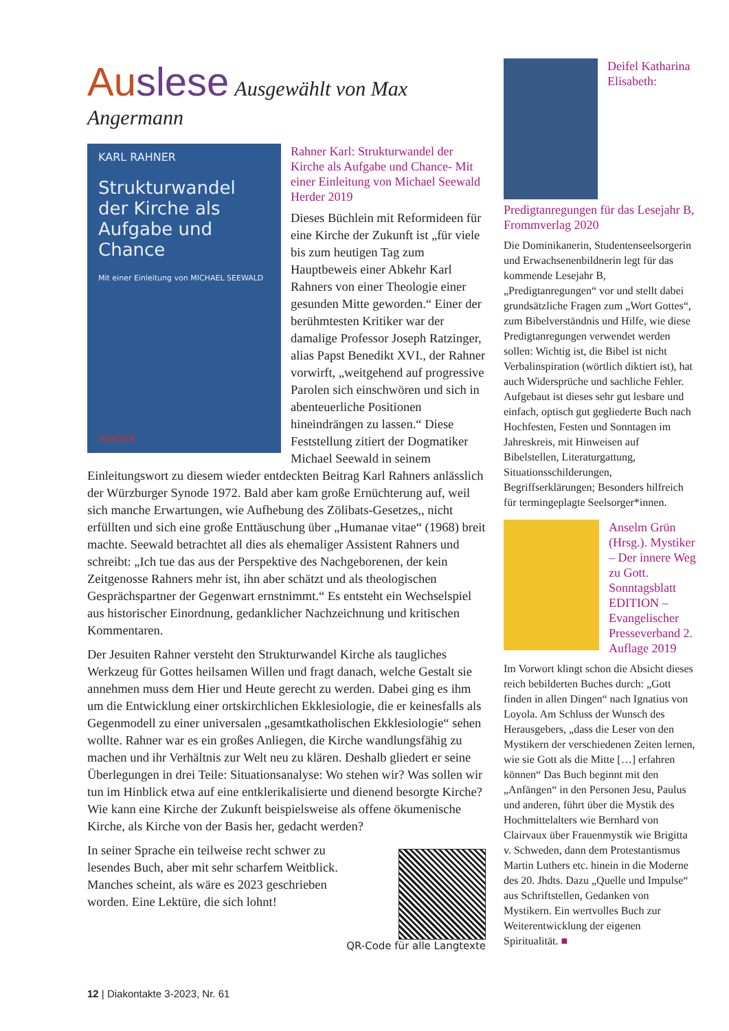Auslese Ausgewählt von Max Angermann
KARL RAHNER
Strukturwandel der Kirche als Aufgabe und Chance
Mit einer Einleitung von MICHAEL SEEWALD
HERDER
Rahner Karl: Strukturwandel der Kirche als Aufgabe und Chance- Mit einer Einleitung von Michael Seewald Herder 2019
Dieses Büchlein mit Reformideen für eine Kirche der Zukunft ist „für viele bis zum heutigen Tag zum Hauptbeweis einer Abkehr Karl Rahners von einer Theologie einer gesunden Mitte geworden.“ Einer der berühmtesten Kritiker war der damalige Professor Joseph Ratzinger, alias Papst Benedikt XVI., der Rahner vorwirft, „weitgehend auf progressive Parolen sich einschwören und sich in abenteuerliche Positionen hineindrängen zu lassen.“ Diese Feststellung zitiert der Dogmatiker Michael Seewald in seinem Einleitungswort zu diesem wieder entdeckten Beitrag Karl Rahners anlässlich der Würzburger Synode 1972. Bald aber kam große Ernüchterung auf, weil sich manche Erwartungen, wie Aufhebung des Zölibats-Gesetzes,, nicht erfüllten und sich eine große Enttäuschung über „Humanae vitae“ (1968) breit machte. Seewald betrachtet all dies als ehemaliger Assistent Rahners und schreibt: „Ich tue das aus der Perspektive des Nachgeborenen, der kein Zeitgenosse Rahners mehr ist, ihn aber schätzt und als theologischen Gesprächspartner der Gegenwart ernstnimmt.“ Es entsteht ein Wechselspiel aus historischer Einordnung, gedanklicher Nachzeichnung und kritischen Kommentaren.
Der Jesuiten Rahner versteht den Strukturwandel Kirche als taugliches Werkzeug für Gottes heilsamen Willen und fragt danach, welche Gestalt sie annehmen muss dem Hier und Heute gerecht zu werden. Dabei ging es ihm um die Entwicklung einer ortskirchlichen Ekklesiologie, die er keinesfalls als Gegenmodell zu einer universalen „gesamtkatholischen Ekklesiologie“ sehen wollte. Rahner war es ein großes Anliegen, die Kirche wandlungsfähig zu machen und ihr Verhältnis zur Welt neu zu klären. Deshalb gliedert er seine Überlegungen in drei Teile: Situationsanalyse: Wo stehen wir? Was sollen wir tun im Hinblick etwa auf eine entklerikalisierte und dienend besorgte Kirche? Wie kann eine Kirche der Zukunft beispielsweise als offene ökumenische Kirche, als Kirche von der Basis her, gedacht werden?
In seiner Sprache ein teilweise recht schwer zu lesendes Buch, aber mit sehr scharfem Weitblick. Manches scheint, als wäre es 2023 geschrieben worden. Eine Lektüre, die sich lohnt!
QR-Code für alle Langtexte
Deifel Katharina Elisabeth: Predigtanregungen für das Lesejahr B, Frommverlag 2020
Die Dominikanerin, Studentenseelsorgerin und Erwachsenenbildnerin legt für das kommende Lesejahr B, „Predigtanregungen“ vor und stellt dabei grundsätzliche Fragen zum „Wort Gottes“, zum Bibelverständnis und Hilfe, wie diese Predigtanregungen verwendet werden sollen: Wichtig ist, die Bibel ist nicht Verbalinspiration (wörtlich diktiert ist), hat auch Widersprüche und sachliche Fehler. Aufgebaut ist dieses sehr gut lesbare und einfach, optisch gut gegliederte Buch nach Hochfesten, Festen und Sonntagen im Jahreskreis, mit Hinweisen auf Bibelstellen, Literaturgattung, Situationsschilderungen, Begriffserklärungen; Besonders hilfreich für termingeplagte Seelsorger*innen.
Anselm Grün (Hrsg.). Mystiker – Der innere Weg zu Gott. Sonntagsblatt EDITION – Evangelischer Presseverband 2. Auflage 2019
Im Vorwort klingt schon die Absicht dieses reich bebilderten Buches durch: „Gott finden in allen Dingen“ nach Ignatius von Loyola. Am Schluss der Wunsch des Herausgebers, „dass die Leser von den Mystikern der verschiedenen Zeiten lernen, wie sie Gott als die Mitte […] erfahren können“ Das Buch beginnt mit den „Anfängen“ in den Personen Jesu, Paulus und anderen, führt über die Mystik des Hochmittelalters wie Bernhard von Clairvaux über Frauenmystik wie Brigitta v. Schweden, dann dem Protestantismus Martin Luthers etc. hinein in die Moderne des 20. Jhdts. Dazu „Quelle und Impulse“ aus Schriftstellen, Gedanken von Mystikern. Ein wertvolles Buch zur Weiterentwicklung der eigenen Spiritualität. ■
12 | Diakontakte 3-2023, Nr. 61